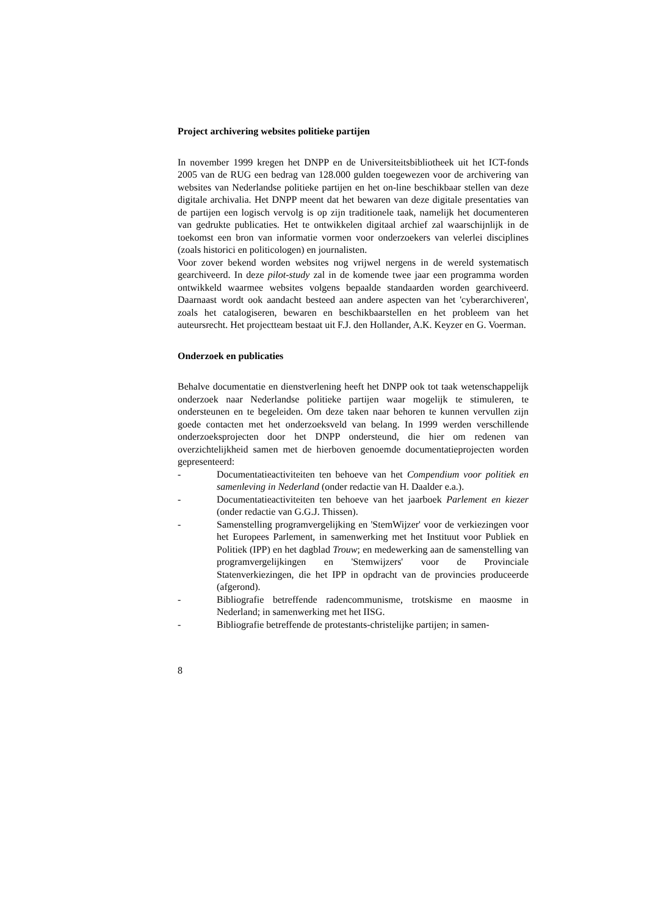Project archivering websites politieke partijen
In november 1999 kregen het DNPP en de Universiteitsbibliotheek uit het ICT-fonds 2005 van de RUG een bedrag van 128.000 gulden toegewezen voor de archivering van websites van Nederlandse politieke partijen en het on-line beschikbaar stellen van deze digitale archivalia. Het DNPP meent dat het bewaren van deze digitale presentaties van de partijen een logisch vervolg is op zijn traditionele taak, namelijk het documenteren van gedrukte publicaties. Het te ontwikkelen digitaal archief zal waarschijnlijk in de toekomst een bron van informatie vormen voor onderzoekers van velerlei disciplines (zoals historici en politicologen) en journalisten.
Voor zover bekend worden websites nog vrijwel nergens in de wereld systematisch gearchiveerd. In deze pilot-study zal in de komende twee jaar een programma worden ontwikkeld waarmee websites volgens bepaalde standaarden worden gearchiveerd. Daarnaast wordt ook aandacht besteed aan andere aspecten van het 'cyberarchiveren', zoals het catalogiseren, bewaren en beschikbaarstellen en het probleem van het auteursrecht. Het projectteam bestaat uit F.J. den Hollander, A.K. Keyzer en G. Voerman.
Onderzoek en publicaties
Behalve documentatie en dienstverlening heeft het DNPP ook tot taak wetenschappelijk onderzoek naar Nederlandse politieke partijen waar mogelijk te stimuleren, te ondersteunen en te begeleiden. Om deze taken naar behoren te kunnen vervullen zijn goede contacten met het onderzoeksveld van belang. In 1999 werden verschillende onderzoeksprojecten door het DNPP ondersteund, die hier om redenen van overzichtelijkheid samen met de hierboven genoemde documentatieprojecten worden gepresenteerd:
- Documentatieactiviteiten ten behoeve van het Compendium voor politiek en samenleving in Nederland (onder redactie van H. Daalder e.a.).
- Documentatieactiviteiten ten behoeve van het jaarboek Parlement en kiezer (onder redactie van G.G.J. Thissen).
- Samenstelling programvergelijking en 'StemWijzer' voor de verkiezingen voor het Europees Parlement, in samenwerking met het Instituut voor Publiek en Politiek (IPP) en het dagblad Trouw; en medewerking aan de samenstelling van programvergelijkingen en 'Stemwijzers' voor de Provinciale Statenverkiezingen, die het IPP in opdracht van de provincies produceerde (afgerond).
- Bibliografie betreffende radencommunisme, trotskisme en maosme in Nederland; in samenwerking met het IISG.
- Bibliografie betreffende de protestants-christelijke partijen; in samen-
8